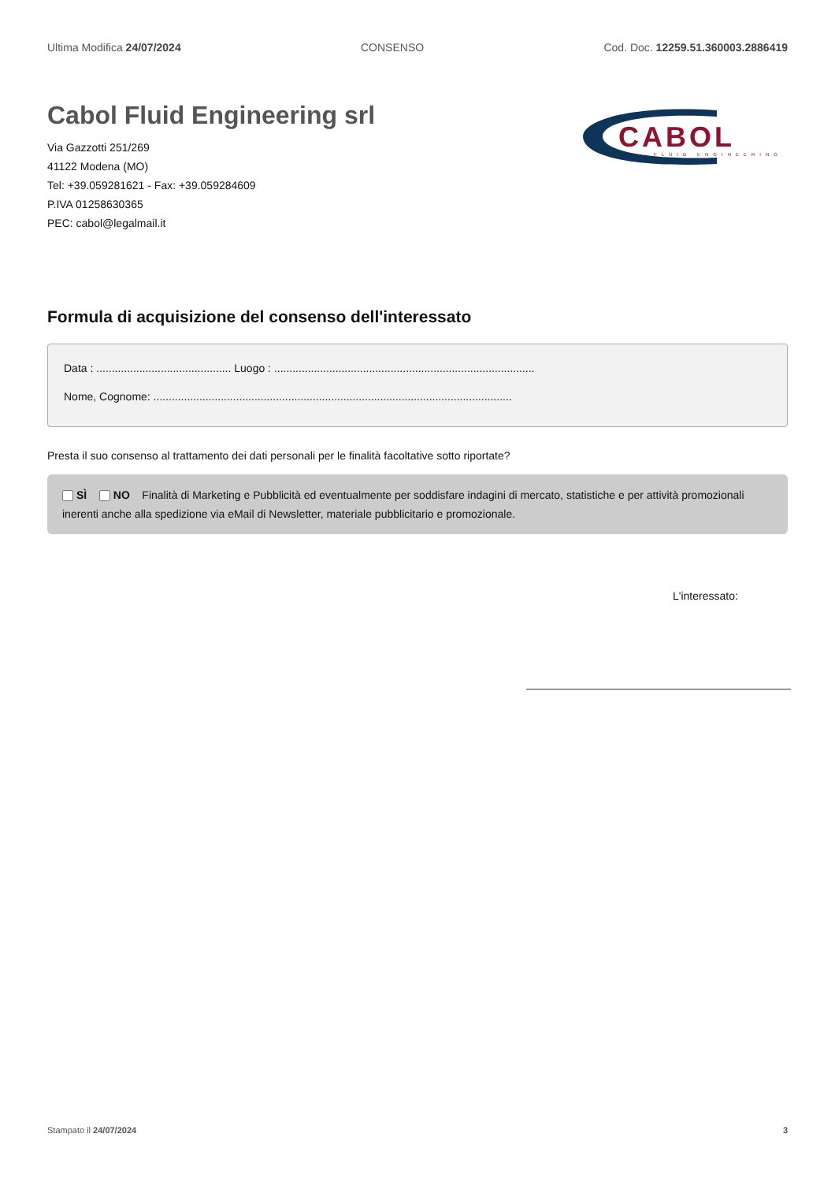Ultima Modifica 24/07/2024 CONSENSO Cod. Doc. 12259.51.360003.2886419
Cabol Fluid Engineering srl
Via Gazzotti 251/269
41122 Modena (MO)
Tel: +39.059281621 - Fax: +39.059284609
P.IVA 01258630365
PEC: cabol@legalmail.it
CABOL
FLUID ENGINEERING
Formula di acquisizione del consenso dell'interessato
Data : ............................................ Luogo : .....................................................................................
Nome, Cognome: .....................................................................................................................
Presta il suo consenso al trattamento dei dati personali per le finalità facoltative sotto riportate?
SÌ NO Finalità di Marketing e Pubblicità ed eventualmente per soddisfare indagini di mercato, statistiche e per attività promozionali inerenti anche alla spedizione via eMail di Newsletter, materiale pubblicitario e promozionale.
L'interessato:
Stampato il 24/07/2024 3